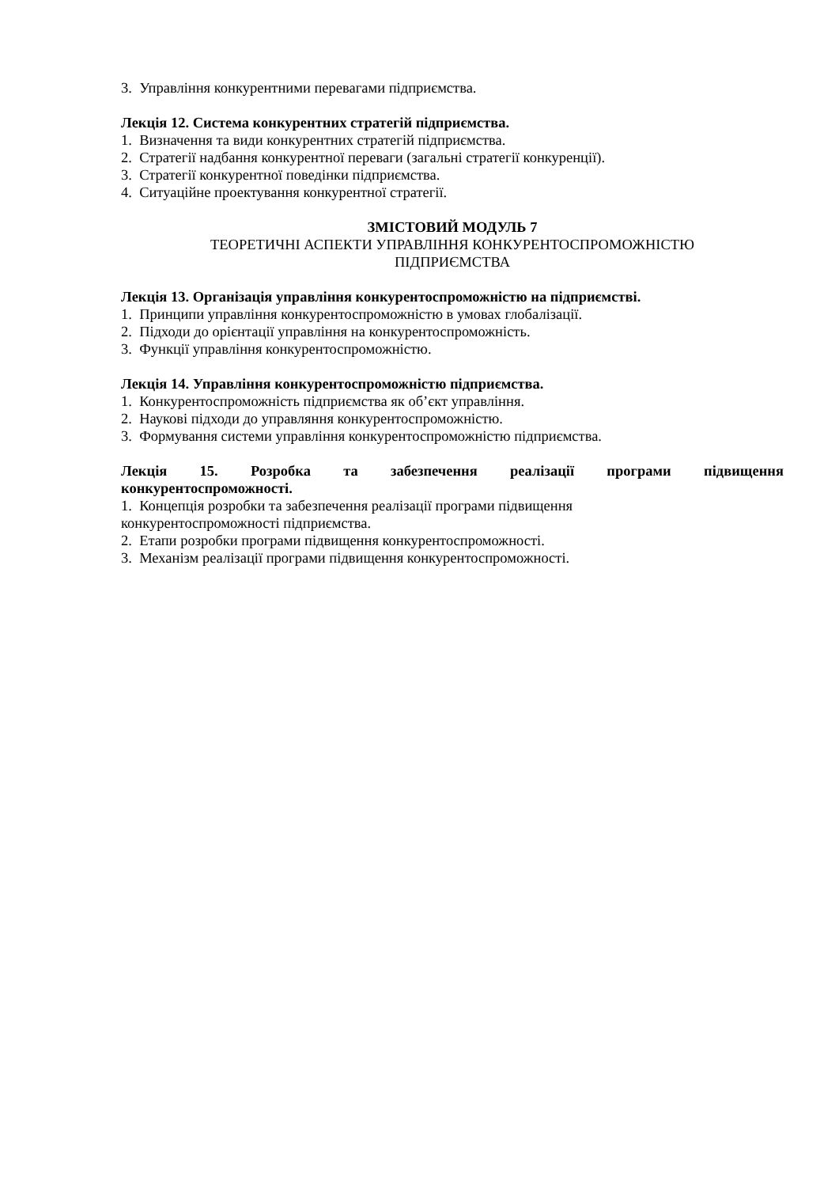3. Управління конкурентними перевагами підприємства.
Лекція 12. Система конкурентних стратегій підприємства.
1. Визначення та види конкурентних стратегій підприємства.
2. Стратегії надбання конкурентної переваги (загальні стратегії конкуренції).
3. Стратегії конкурентної поведінки підприємства.
4. Ситуаційне проектування конкурентної стратегії.
ЗМІСТОВИЙ МОДУЛЬ 7
ТЕОРЕТИЧНІ АСПЕКТИ УПРАВЛІННЯ КОНКУРЕНТОСПРОМОЖНІСТЮ
ПІДПРИЄМСТВА
Лекція 13. Організація управління конкурентоспроможністю на підприємстві.
1. Принципи управління конкурентоспроможністю в умовах глобалізації.
2. Підходи до орієнтації управління на конкурентоспроможність.
3. Функції управління конкурентоспроможністю.
Лекція 14. Управління конкурентоспроможністю підприємства.
1. Конкурентоспроможність підприємства як об’єкт управління.
2. Наукові підходи до управляння конкурентоспроможністю.
3. Формування системи управління конкурентоспроможністю підприємства.
Лекція 15. Розробка та забезпечення реалізації програми підвищення
конкурентоспроможності.
1. Концепція розробки та забезпечення реалізації програми підвищення
конкурентоспроможності підприємства.
2. Етапи розробки програми підвищення конкурентоспроможності.
3. Механізм реалізації програми підвищення конкурентоспроможності.